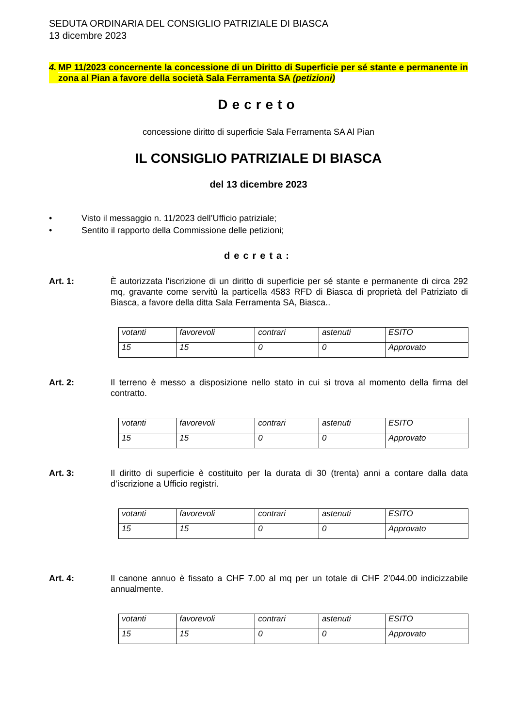SEDUTA ORDINARIA DEL CONSIGLIO PATRIZIALE DI BIASCA
13 dicembre 2023
4. MP 11/2023 concernente la concessione di un Diritto di Superficie per sé stante e permanente in zona al Pian a favore della società Sala Ferramenta SA (petizioni)
Decreto
concessione diritto di superficie Sala Ferramenta SA Al Pian
IL CONSIGLIO PATRIZIALE DI BIASCA
del 13 dicembre 2023
• Visto il messaggio n. 11/2023 dell’Ufficio patriziale;
• Sentito il rapporto della Commissione delle petizioni;
decreta:
Art. 1: È autorizzata l'iscrizione di un diritto di superficie per sé stante e permanente di circa 292 mq, gravante come servitù la particella 4583 RFD di Biasca di proprietà del Patriziato di Biasca, a favore della ditta Sala Ferramenta SA, Biasca..
| votanti | favorevoli | contrari | astenuti | ESITO |
| 15 | 15 | 0 | 0 | Approvato |
Art. 2: Il terreno è messo a disposizione nello stato in cui si trova al momento della firma del contratto.
| votanti | favorevoli | contrari | astenuti | ESITO |
| 15 | 15 | 0 | 0 | Approvato |
Art. 3: Il diritto di superficie è costituito per la durata di 30 (trenta) anni a contare dalla data d’iscrizione a Ufficio registri.
| votanti | favorevoli | contrari | astenuti | ESITO |
| 15 | 15 | 0 | 0 | Approvato |
Art. 4: Il canone annuo è fissato a CHF 7.00 al mq per un totale di CHF 2’044.00 indicizzabile annualmente.
| votanti | favorevoli | contrari | astenuti | ESITO |
| 15 | 15 | 0 | 0 | Approvato |